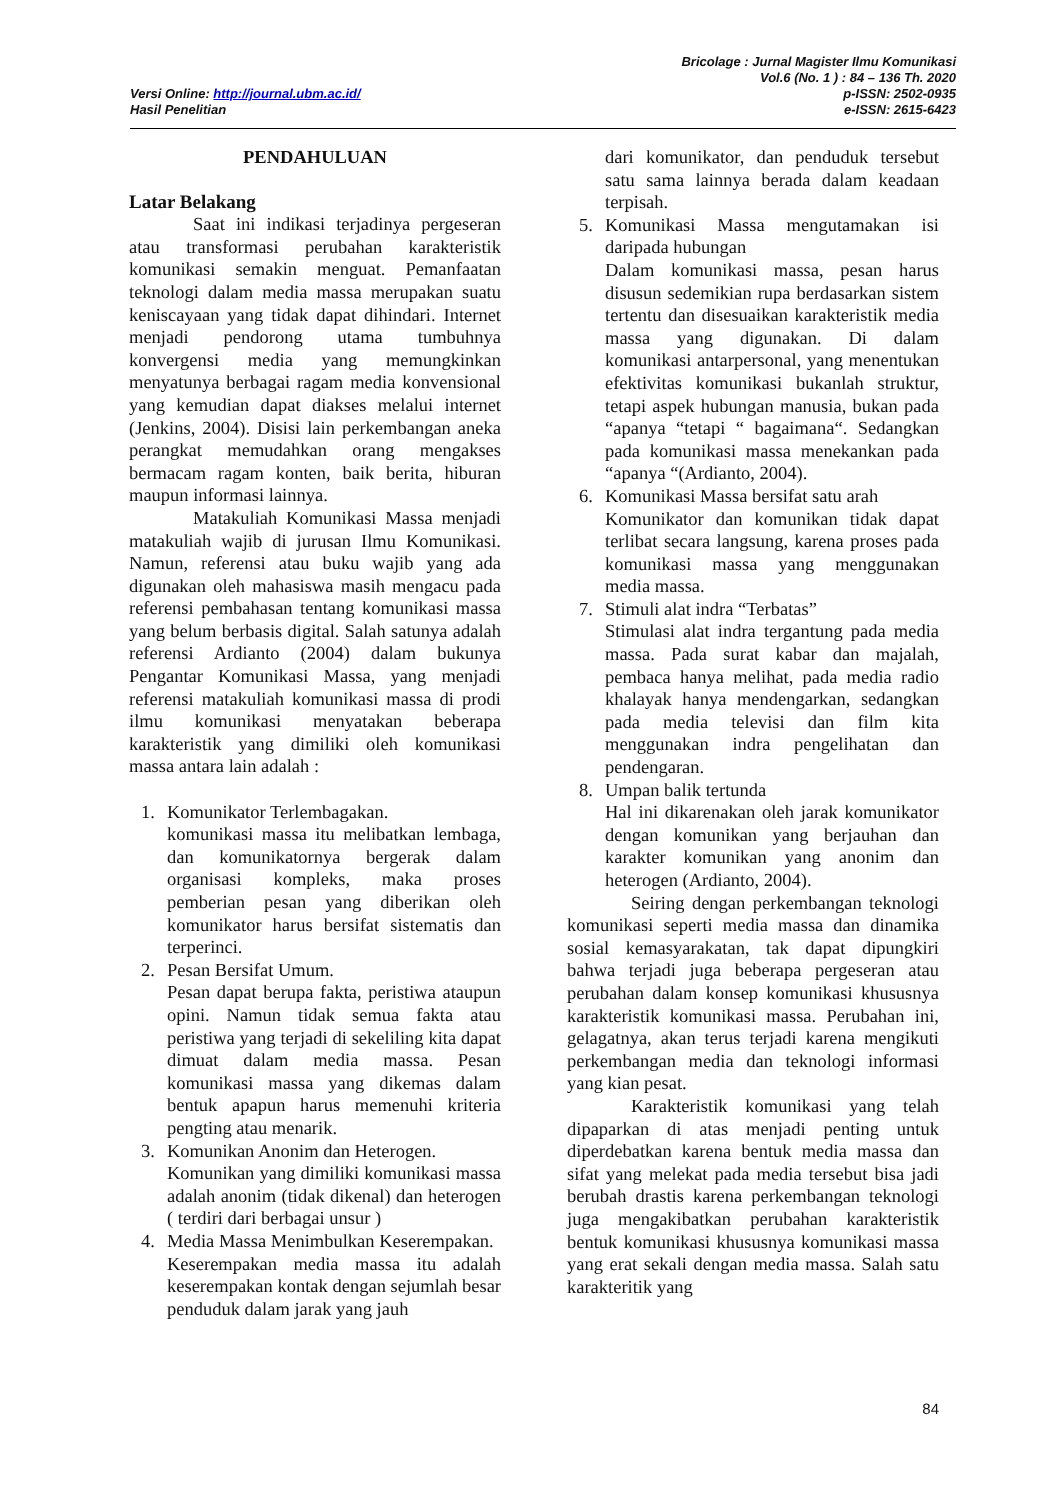Versi Online: http://journal.ubm.ac.id/
Hasil Penelitian
Bricolage : Jurnal Magister Ilmu Komunikasi
Vol.6 (No. 1 ) : 84 – 136 Th. 2020
p-ISSN: 2502-0935
e-ISSN: 2615-6423
PENDAHULUAN
Latar Belakang
Saat ini indikasi terjadinya pergeseran atau transformasi perubahan karakteristik komunikasi semakin menguat. Pemanfaatan teknologi dalam media massa merupakan suatu keniscayaan yang tidak dapat dihindari. Internet menjadi pendorong utama tumbuhnya konvergensi media yang memungkinkan menyatunya berbagai ragam media konvensional yang kemudian dapat diakses melalui internet (Jenkins, 2004). Disisi lain perkembangan aneka perangkat memudahkan orang mengakses bermacam ragam konten, baik berita, hiburan maupun informasi lainnya.
Matakuliah Komunikasi Massa menjadi matakuliah wajib di jurusan Ilmu Komunikasi. Namun, referensi atau buku wajib yang ada digunakan oleh mahasiswa masih mengacu pada referensi pembahasan tentang komunikasi massa yang belum berbasis digital. Salah satunya adalah referensi Ardianto (2004) dalam bukunya Pengantar Komunikasi Massa, yang menjadi referensi matakuliah komunikasi massa di prodi ilmu komunikasi menyatakan beberapa karakteristik yang dimiliki oleh komunikasi massa antara lain adalah :
1. Komunikator Terlembagakan.
komunikasi massa itu melibatkan lembaga, dan komunikatornya bergerak dalam organisasi kompleks, maka proses pemberian pesan yang diberikan oleh komunikator harus bersifat sistematis dan terperinci.
2. Pesan Bersifat Umum.
Pesan dapat berupa fakta, peristiwa ataupun opini. Namun tidak semua fakta atau peristiwa yang terjadi di sekeliling kita dapat dimuat dalam media massa. Pesan komunikasi massa yang dikemas dalam bentuk apapun harus memenuhi kriteria pengting atau menarik.
3. Komunikan Anonim dan Heterogen.
Komunikan yang dimiliki komunikasi massa adalah anonim (tidak dikenal) dan heterogen ( terdiri dari berbagai unsur )
4. Media Massa Menimbulkan Keserempakan.
Keserempakan media massa itu adalah keserempakan kontak dengan sejumlah besar penduduk dalam jarak yang jauh
dari komunikator, dan penduduk tersebut satu sama lainnya berada dalam keadaan terpisah.
5. Komunikasi Massa mengutamakan isi daripada hubungan
Dalam komunikasi massa, pesan harus disusun sedemikian rupa berdasarkan sistem tertentu dan disesuaikan karakteristik media massa yang digunakan. Di dalam komunikasi antarpersonal, yang menentukan efektivitas komunikasi bukanlah struktur, tetapi aspek hubungan manusia, bukan pada “apanya “tetapi “ bagaimana“. Sedangkan pada komunikasi massa menekankan pada “apanya “(Ardianto, 2004).
6. Komunikasi Massa bersifat satu arah
Komunikator dan komunikan tidak dapat terlibat secara langsung, karena proses pada komunikasi massa yang menggunakan media massa.
7. Stimuli alat indra “Terbatas”
Stimulasi alat indra tergantung pada media massa. Pada surat kabar dan majalah, pembaca hanya melihat, pada media radio khalayak hanya mendengarkan, sedangkan pada media televisi dan film kita menggunakan indra pengelihatan dan pendengaran.
8. Umpan balik tertunda
Hal ini dikarenakan oleh jarak komunikator dengan komunikan yang berjauhan dan karakter komunikan yang anonim dan heterogen (Ardianto, 2004).
Seiring dengan perkembangan teknologi komunikasi seperti media massa dan dinamika sosial kemasyarakatan, tak dapat dipungkiri bahwa terjadi juga beberapa pergeseran atau perubahan dalam konsep komunikasi khususnya karakteristik komunikasi massa. Perubahan ini, gelagatnya, akan terus terjadi karena mengikuti perkembangan media dan teknologi informasi yang kian pesat.
Karakteristik komunikasi yang telah dipaparkan di atas menjadi penting untuk diperdebatkan karena bentuk media massa dan sifat yang melekat pada media tersebut bisa jadi berubah drastis karena perkembangan teknologi juga mengakibatkan perubahan karakteristik bentuk komunikasi khususnya komunikasi massa yang erat sekali dengan media massa. Salah satu karakteritik yang
84